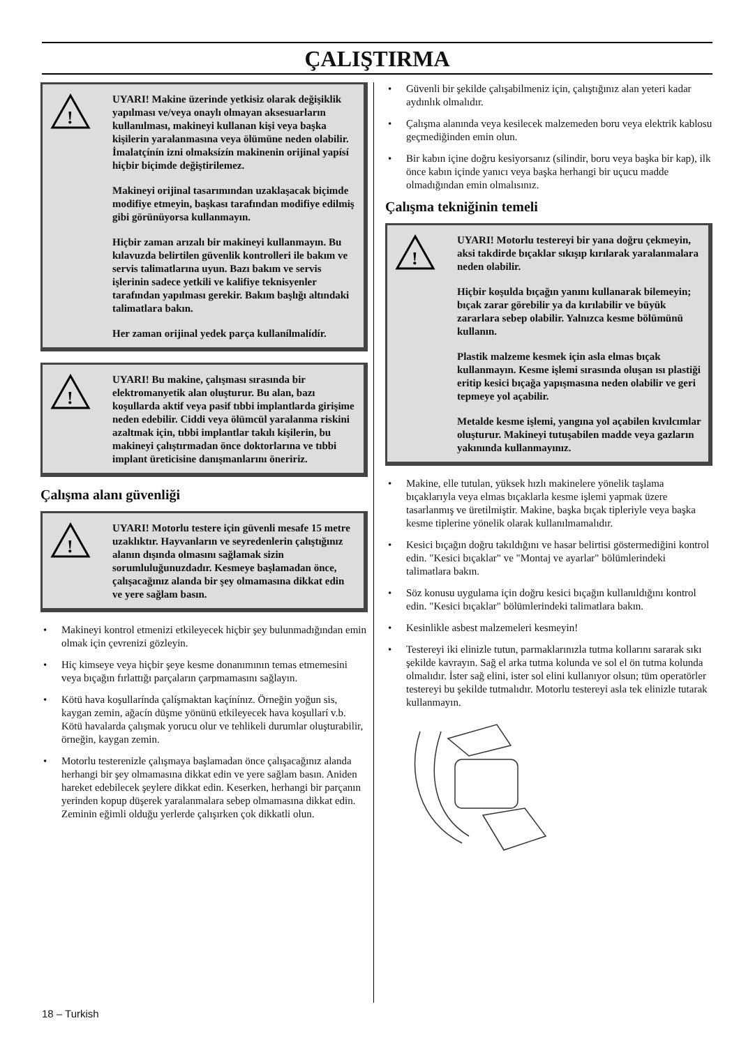ÇALIŞTIRMA
!
UYARI! Makine üzerinde yetkisiz olarak değişiklik yapılması ve/veya onaylı olmayan aksesuarların kullanılması, makineyi kullanan kişi veya başka kişilerin yaralanmasına veya ölümüne neden olabilir. İmalatçínín izni olmaksízín makinenin orijinal yapísí hiçbir biçimde değiştirilemez.
Makineyi orijinal tasarımından uzaklaşacak biçimde modifiye etmeyin, başkası tarafından modifiye edilmiş gibi görünüyorsa kullanmayın.
Hiçbir zaman arızalı bir makineyi kullanmayın. Bu kılavuzda belirtilen güvenlik kontrolleri ile bakım ve servis talimatlarına uyun. Bazı bakım ve servis işlerinin sadece yetkili ve kalifiye teknisyenler tarafından yapılması gerekir. Bakım başlığı altındaki talimatlara bakın.
Her zaman orijinal yedek parça kullanílmalídír.
!
UYARI! Bu makine, çalışması sırasında bir elektromanyetik alan oluşturur. Bu alan, bazı koşullarda aktif veya pasif tıbbi implantlarda girişime neden edebilir. Ciddi veya ölümcül yaralanma riskini azaltmak için, tıbbi implantlar takılı kişilerin, bu makineyi çalıştırmadan önce doktorlarına ve tıbbi implant üreticisine danışmanlarını öneririz.
Çalışma alanı güvenliği
!
UYARI! Motorlu testere için güvenli mesafe 15 metre uzaklıktır. Hayvanların ve seyredenlerin çalıştığınız alanın dışında olmasını sağlamak sizin sorumluluğunuzdadır. Kesmeye başlamadan önce, çalışacağınız alanda bir şey olmamasına dikkat edin ve yere sağlam basın.
• Makineyi kontrol etmenizi etkileyecek hiçbir şey bulunmadığından emin olmak için çevrenizi gözleyin.
• Hiç kimseye veya hiçbir şeye kesme donanımının temas etmemesini veya bıçağın fırlattığı parçaların çarpmamasını sağlayın.
• Kötü hava koşullarínda çalíşmaktan kaçínínız. Örneğin yoğun sis, kaygan zemin, ağacín düşme yönünü etkileyecek hava koşullarí v.b. Kötü havalarda çalışmak yorucu olur ve tehlikeli durumlar oluşturabilir, örneğin, kaygan zemin.
• Motorlu testerenizle çalışmaya başlamadan önce çalışacağınız alanda herhangi bir şey olmamasına dikkat edin ve yere sağlam basın. Aniden hareket edebilecek şeylere dikkat edin. Keserken, herhangi bir parçanın yerinden kopup düşerek yaralanmalara sebep olmamasına dikkat edin. Zeminin eğimli olduğu yerlerde çalışırken çok dikkatli olun.
• Güvenli bir şekilde çalışabilmeniz için, çalıştığınız alan yeteri kadar aydınlık olmalıdır.
• Çalışma alanında veya kesilecek malzemeden boru veya elektrik kablosu geçmediğinden emin olun.
• Bir kabın içine doğru kesiyorsanız (silindir, boru veya başka bir kap), ilk önce kabın içinde yanıcı veya başka herhangi bir uçucu madde olmadığından emin olmalısınız.
Çalışma tekniğinin temeli
!
UYARI! Motorlu testereyi bir yana doğru çekmeyin, aksi takdirde bıçaklar sıkışıp kırılarak yaralanmalara neden olabilir.
Hiçbir koşulda bıçağın yanını kullanarak bilemeyin; bıçak zarar görebilir ya da kırılabilir ve büyük zararlara sebep olabilir. Yalnızca kesme bölümünü kullanın.
Plastik malzeme kesmek için asla elmas bıçak kullanmayın. Kesme işlemi sırasında oluşan ısı plastiği eritip kesici bıçağa yapışmasına neden olabilir ve geri tepmeye yol açabilir.
Metalde kesme işlemi, yangına yol açabilen kıvılcımlar oluşturur. Makineyi tutuşabilen madde veya gazların yakınında kullanmayınız.
• Makine, elle tutulan, yüksek hızlı makinelere yönelik taşlama bıçaklarıyla veya elmas bıçaklarla kesme işlemi yapmak üzere tasarlanmış ve üretilmiştir. Makine, başka bıçak tipleriyle veya başka kesme tiplerine yönelik olarak kullanılmamalıdır.
• Kesici bıçağın doğru takıldığını ve hasar belirtisi göstermediğini kontrol edin. "Kesici bıçaklar" ve "Montaj ve ayarlar" bölümlerindeki talimatlara bakın.
• Söz konusu uygulama için doğru kesici bıçağın kullanıldığını kontrol edin. "Kesici bıçaklar" bölümlerindeki talimatlara bakın.
• Kesinlikle asbest malzemeleri kesmeyin!
• Testereyi iki elinizle tutun, parmaklarınızla tutma kollarını sararak sıkı şekilde kavrayın. Sağ el arka tutma kolunda ve sol el ön tutma kolunda olmalıdır. İster sağ elini, ister sol elini kullanıyor olsun; tüm operatörler testereyi bu şekilde tutmalıdır. Motorlu testereyi asla tek elinizle tutarak kullanmayın.
18 – Turkish